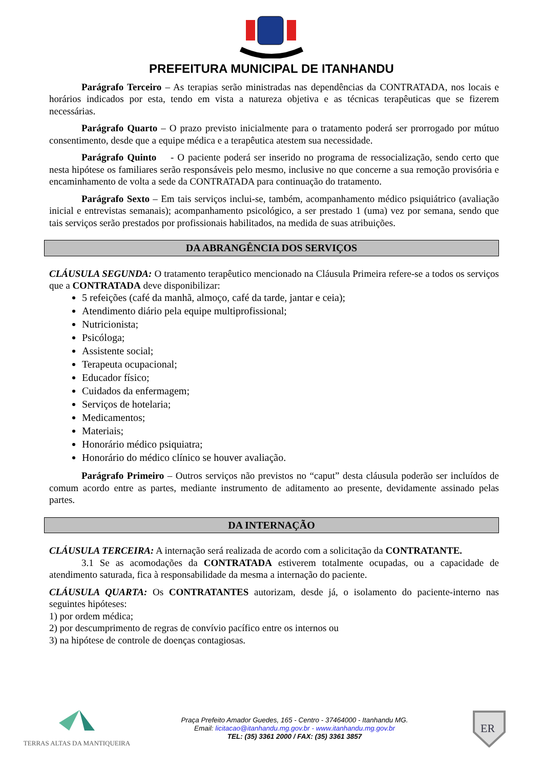PREFEITURA MUNICIPAL DE ITANHANDU
Parágrafo Terceiro – As terapias serão ministradas nas dependências da CONTRATADA, nos locais e horários indicados por esta, tendo em vista a natureza objetiva e as técnicas terapêuticas que se fizerem necessárias.
Parágrafo Quarto – O prazo previsto inicialmente para o tratamento poderá ser prorrogado por mútuo consentimento, desde que a equipe médica e a terapêutica atestem sua necessidade.
Parágrafo Quinto - O paciente poderá ser inserido no programa de ressocialização, sendo certo que nesta hipótese os familiares serão responsáveis pelo mesmo, inclusive no que concerne a sua remoção provisória e encaminhamento de volta a sede da CONTRATADA para continuação do tratamento.
Parágrafo Sexto – Em tais serviços inclui-se, também, acompanhamento médico psiquiátrico (avaliação inicial e entrevistas semanais); acompanhamento psicológico, a ser prestado 1 (uma) vez por semana, sendo que tais serviços serão prestados por profissionais habilitados, na medida de suas atribuições.
DA ABRANGÊNCIA DOS SERVIÇOS
CLÁUSULA SEGUNDA: O tratamento terapêutico mencionado na Cláusula Primeira refere-se a todos os serviços que a CONTRATADA deve disponibilizar:
5 refeições (café da manhã, almoço, café da tarde, jantar e ceia);
Atendimento diário pela equipe multiprofissional;
Nutricionista;
Psicóloga;
Assistente social;
Terapeuta ocupacional;
Educador físico;
Cuidados da enfermagem;
Serviços de hotelaria;
Medicamentos;
Materiais;
Honorário médico psiquiatra;
Honorário do médico clínico se houver avaliação.
Parágrafo Primeiro – Outros serviços não previstos no “caput” desta cláusula poderão ser incluídos de comum acordo entre as partes, mediante instrumento de aditamento ao presente, devidamente assinado pelas partes.
DA INTERNAÇÃO
CLÁUSULA TERCEIRA: A internação será realizada de acordo com a solicitação da CONTRATANTE.
3.1 Se as acomodações da CONTRATADA estiverem totalmente ocupadas, ou a capacidade de atendimento saturada, fica à responsabilidade da mesma a internação do paciente.
CLÁUSULA QUARTA: Os CONTRATANTES autorizam, desde já, o isolamento do paciente-interno nas seguintes hipóteses:
1) por ordem médica;
2) por descumprimento de regras de convívio pacífico entre os internos ou
3) na hipótese de controle de doenças contagiosas.
TERRAS ALTAS DA MANTIQUEIRA
Praça Prefeito Amador Guedes, 165 - Centro - 37464000 - Itanhandu MG.
Email: licitacao@itanhandu.mg.gov.br - www.itanhandu.mg.gov.br
TEL: (35) 3361 2000 / FAX: (35) 3361 3857
ER